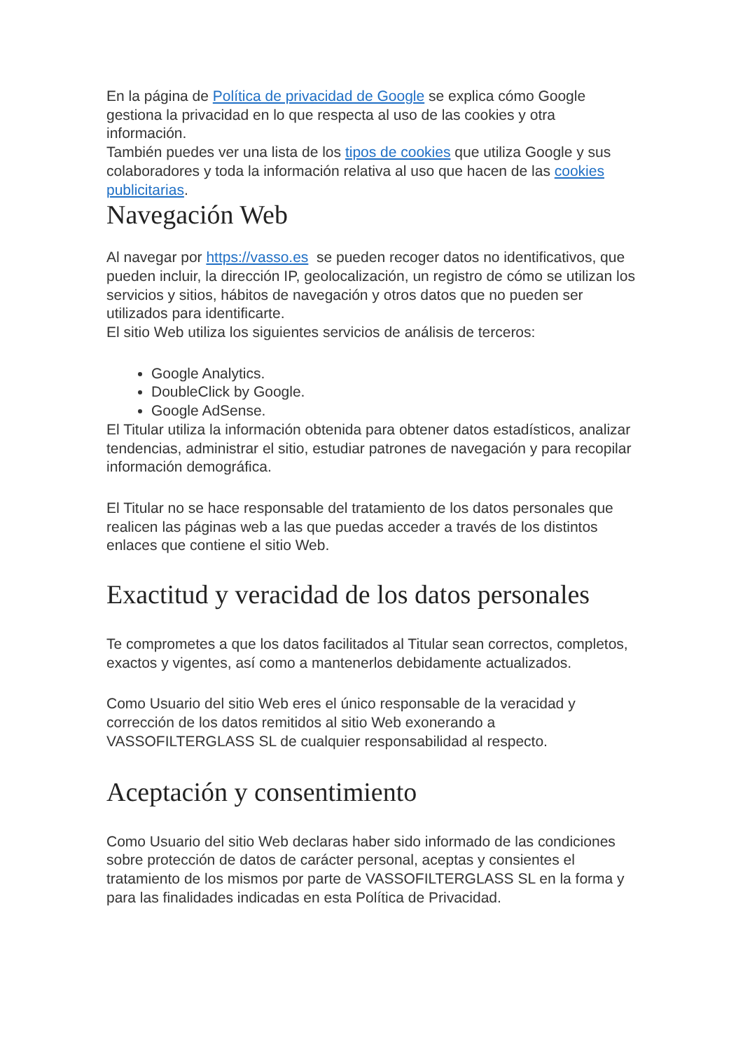En la página de Política de privacidad de Google se explica cómo Google gestiona la privacidad en lo que respecta al uso de las cookies y otra información.
También puedes ver una lista de los tipos de cookies que utiliza Google y sus colaboradores y toda la información relativa al uso que hacen de las cookies publicitarias.
Navegación Web
Al navegar por https://vasso.es se pueden recoger datos no identificativos, que pueden incluir, la dirección IP, geolocalización, un registro de cómo se utilizan los servicios y sitios, hábitos de navegación y otros datos que no pueden ser utilizados para identificarte.
El sitio Web utiliza los siguientes servicios de análisis de terceros:
Google Analytics.
DoubleClick by Google.
Google AdSense.
El Titular utiliza la información obtenida para obtener datos estadísticos, analizar tendencias, administrar el sitio, estudiar patrones de navegación y para recopilar información demográfica.
El Titular no se hace responsable del tratamiento de los datos personales que realicen las páginas web a las que puedas acceder a través de los distintos enlaces que contiene el sitio Web.
Exactitud y veracidad de los datos personales
Te comprometes a que los datos facilitados al Titular sean correctos, completos, exactos y vigentes, así como a mantenerlos debidamente actualizados.
Como Usuario del sitio Web eres el único responsable de la veracidad y corrección de los datos remitidos al sitio Web exonerando a VASSOFILTERGLASS SL de cualquier responsabilidad al respecto.
Aceptación y consentimiento
Como Usuario del sitio Web declaras haber sido informado de las condiciones sobre protección de datos de carácter personal, aceptas y consientes el tratamiento de los mismos por parte de VASSOFILTERGLASS SL en la forma y para las finalidades indicadas en esta Política de Privacidad.